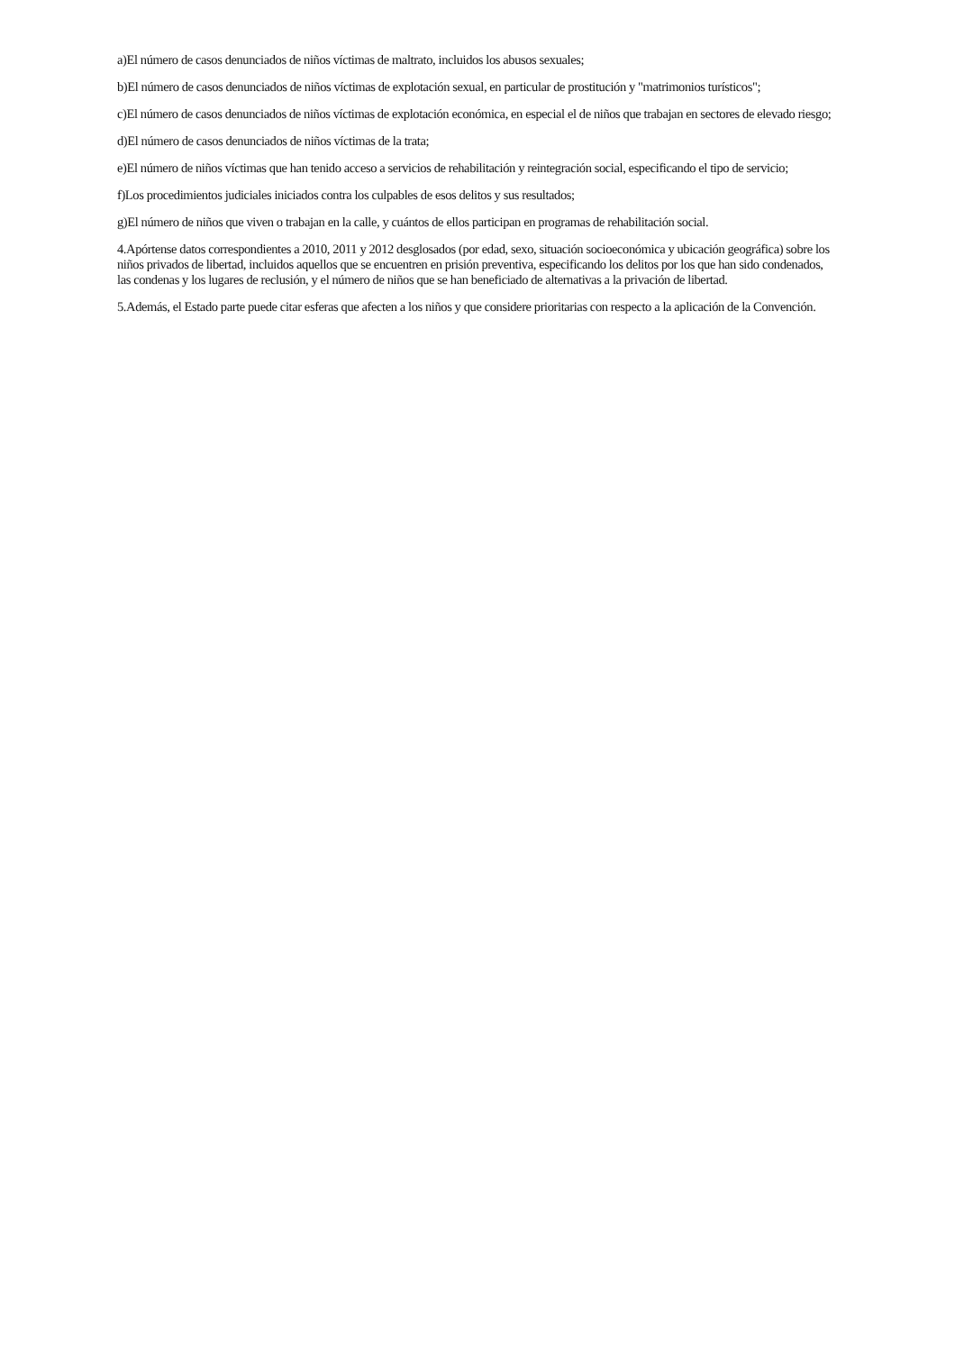a)El número de casos denunciados de niños víctimas de maltrato, incluidos los abusos sexuales;
b)El número de casos denunciados de niños víctimas de explotación sexual, en particular de prostitución y "matrimonios turísticos";
c)El número de casos denunciados de niños víctimas de explotación económica, en especial el de niños que trabajan en sectores de elevado riesgo;
d)El número de casos denunciados de niños víctimas de la trata;
e)El número de niños víctimas que han tenido acceso a servicios de rehabilitación y reintegración social, especificando el tipo de servicio;
f)Los procedimientos judiciales iniciados contra los culpables de esos delitos y sus resultados;
g)El número de niños que viven o trabajan en la calle, y cuántos de ellos participan en programas de rehabilitación social.
4.Apórtense datos correspondientes a 2010, 2011 y 2012 desglosados (por edad, sexo, situación socioeconómica y ubicación geográfica) sobre los niños privados de libertad, incluidos aquellos que se encuentren en prisión preventiva, especificando los delitos por los que han sido condenados, las condenas y los lugares de reclusión, y el número de niños que se han beneficiado de alternativas a la privación de libertad.
5.Además, el Estado parte puede citar esferas que afecten a los niños y que considere prioritarias con respecto a la aplicación de la Convención.